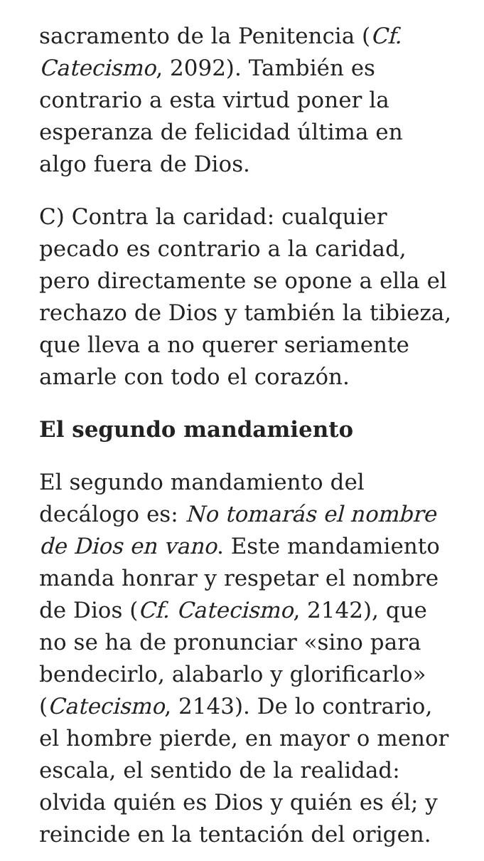sacramento de la Penitencia (Cf. Catecismo, 2092). También es contrario a esta virtud poner la esperanza de felicidad última en algo fuera de Dios.
C) Contra la caridad: cualquier pecado es contrario a la caridad, pero directamente se opone a ella el rechazo de Dios y también la tibieza, que lleva a no querer seriamente amarle con todo el corazón.
El segundo mandamiento
El segundo mandamiento del decálogo es: No tomarás el nombre de Dios en vano. Este mandamiento manda honrar y respetar el nombre de Dios (Cf. Catecismo, 2142), que no se ha de pronunciar «sino para bendecirlo, alabarlo y glorificarlo» (Catecismo, 2143). De lo contrario, el hombre pierde, en mayor o menor escala, el sentido de la realidad: olvida quién es Dios y quién es él; y reincide en la tentación del origen.